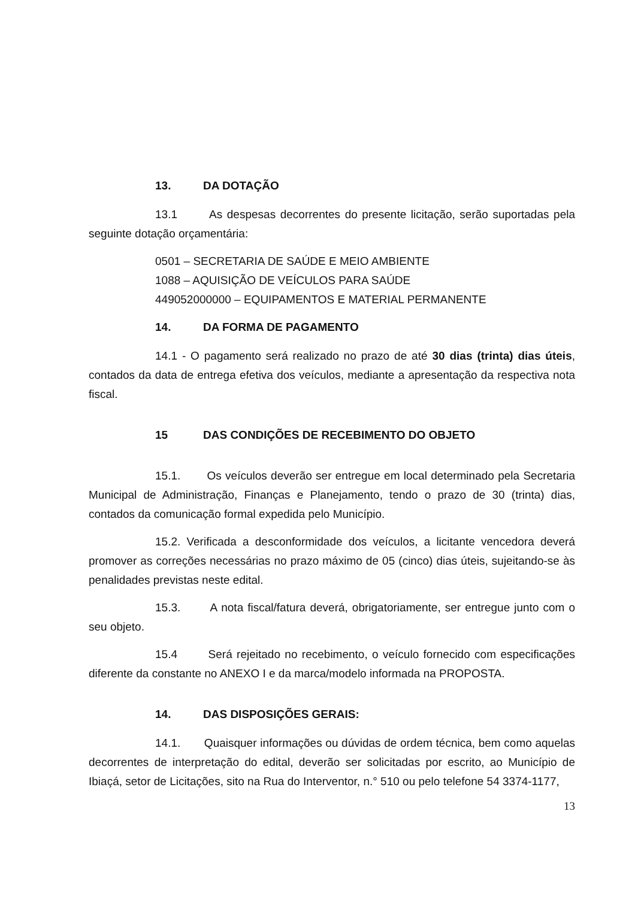13. DA DOTAÇÃO
13.1 As despesas decorrentes do presente licitação, serão suportadas pela seguinte dotação orçamentária:
0501 – SECRETARIA DE SAÚDE E MEIO AMBIENTE
1088 – AQUISIÇÃO DE VEÍCULOS PARA SAÚDE
449052000000 – EQUIPAMENTOS E MATERIAL PERMANENTE
14. DA FORMA DE PAGAMENTO
14.1 - O pagamento será realizado no prazo de até 30 dias (trinta) dias úteis, contados da data de entrega efetiva dos veículos, mediante a apresentação da respectiva nota fiscal.
15 DAS CONDIÇÕES DE RECEBIMENTO DO OBJETO
15.1. Os veículos deverão ser entregue em local determinado pela Secretaria Municipal de Administração, Finanças e Planejamento, tendo o prazo de 30 (trinta) dias, contados da comunicação formal expedida pelo Município.
15.2. Verificada a desconformidade dos veículos, a licitante vencedora deverá promover as correções necessárias no prazo máximo de 05 (cinco) dias úteis, sujeitando-se às penalidades previstas neste edital.
15.3. A nota fiscal/fatura deverá, obrigatoriamente, ser entregue junto com o seu objeto.
15.4 Será rejeitado no recebimento, o veículo fornecido com especificações diferente da constante no ANEXO I e da marca/modelo informada na PROPOSTA.
14. DAS DISPOSIÇÕES GERAIS:
14.1. Quaisquer informações ou dúvidas de ordem técnica, bem como aquelas decorrentes de interpretação do edital, deverão ser solicitadas por escrito, ao Município de Ibiaçá, setor de Licitações, sito na Rua do Interventor, n.° 510 ou pelo telefone 54 3374-1177,
13